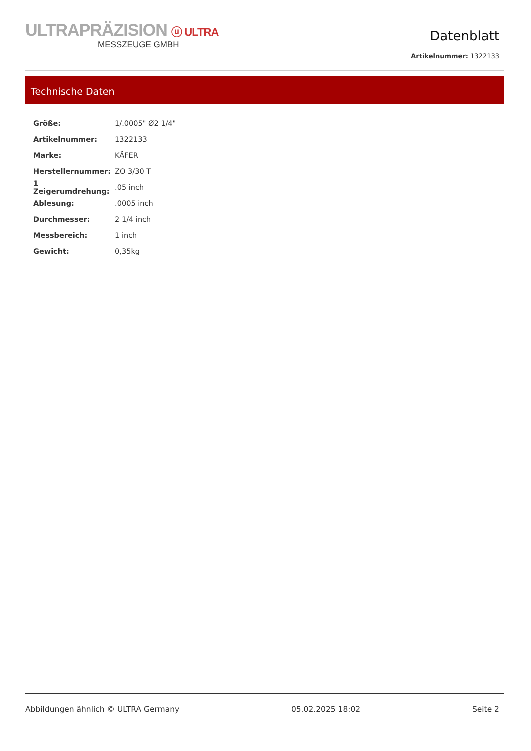ULTRAPRÄZISION ⓤ ULTRA
MESSZEUGE GMBH
Datenblatt
Artikelnummer: 1322133
Technische Daten
| Größe: | 1/.0005" Ø2 1/4" |
| Artikelnummer: | 1322133 |
| Marke: | KÄFER |
| Herstellernummer: | ZO 3/30 T |
| 1 Zeigerumdrehung: | .05 inch |
| Ablesung: | .0005 inch |
| Durchmesser: | 2 1/4 inch |
| Messbereich: | 1 inch |
| Gewicht: | 0,35kg |
Abbildungen ähnlich © ULTRA Germany 05.02.2025 18:02 Seite 2